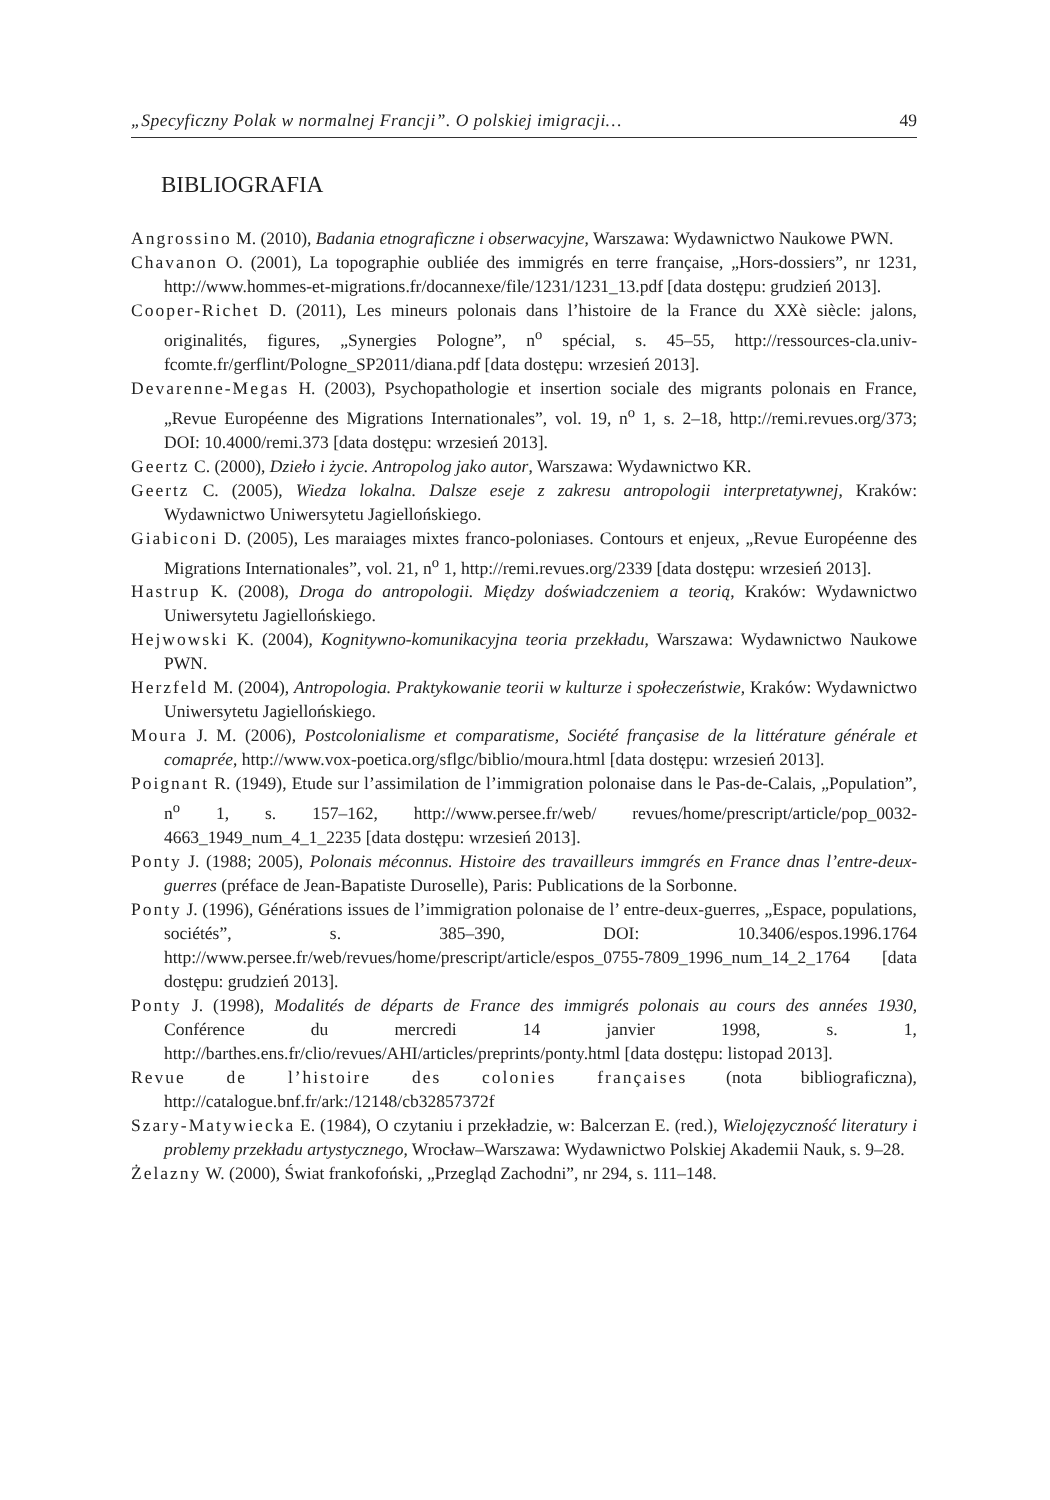„Specyficzny Polak w normalnej Francji”. O polskiej imigracji… 49
BIBLIOGRAFIA
Angrossino M. (2010), Badania etnograficzne i obserwacyjne, Warszawa: Wydawnictwo Naukowe PWN.
Chavanon O. (2001), La topographie oubliée des immigrés en terre française, „Hors-dossiers”, nr 1231, http://www.hommes-et-migrations.fr/docannexe/file/1231/1231_13.pdf [data dostępu: grudzień 2013].
Cooper-Richet D. (2011), Les mineurs polonais dans l’histoire de la France du XXè siècle: jalons, originalités, figures, „Synergies Pologne”, n<sup>o</sup> spécial, s. 45–55, http://ressources-cla.univ-fcomte.fr/gerflint/Pologne_SP2011/diana.pdf [data dostępu: wrzesień 2013].
Devarenne-Megas H. (2003), Psychopathologie et insertion sociale des migrants polonais en France, „Revue Européenne des Migrations Internationales”, vol. 19, n<sup>o</sup> 1, s. 2–18, http://remi.revues.org/373; DOI: 10.4000/remi.373 [data dostępu: wrzesień 2013].
Geertz C. (2000), Dzieło i życie. Antropolog jako autor, Warszawa: Wydawnictwo KR.
Geertz C. (2005), Wiedza lokalna. Dalsze eseje z zakresu antropologii interpretatywnej, Kraków: Wydawnictwo Uniwersytetu Jagiellońskiego.
Giabiconi D. (2005), Les maraiages mixtes franco-poloniases. Contours et enjeux, „Revue Européenne des Migrations Internationales”, vol. 21, n<sup>o</sup> 1, http://remi.revues.org/2339 [data dostępu: wrzesień 2013].
Hastrup K. (2008), Droga do antropologii. Między doświadczeniem a teorią, Kraków: Wydawnictwo Uniwersytetu Jagiellońskiego.
Hejwowski K. (2004), Kognitywno-komunikacyjna teoria przekładu, Warszawa: Wydawnictwo Naukowe PWN.
Herzfeld M. (2004), Antropologia. Praktykowanie teorii w kulturze i społeczeństwie, Kraków: Wydawnictwo Uniwersytetu Jagiellońskiego.
Moura J. M. (2006), Postcolonialisme et comparatisme, Société françasise de la littérature générale et comaprée, http://www.vox-poetica.org/sflgc/biblio/moura.html [data dostępu: wrzesień 2013].
Poignant R. (1949), Etude sur l’assimilation de l’immigration polonaise dans le Pas-de-Calais, „Population”, n<sup>o</sup> 1, s. 157–162, http://www.persee.fr/web/ revues/home/prescript/article/pop_0032-4663_1949_num_4_1_2235 [data dostępu: wrzesień 2013].
Ponty J. (1988; 2005), Polonais méconnus. Histoire des travailleurs immgrés en France dnas l’entre-deux-guerres (préface de Jean-Bapatiste Duroselle), Paris: Publications de la Sorbonne.
Ponty J. (1996), Générations issues de l’immigration polonaise de l’ entre-deux-guerres, „Espace, populations, sociétés”, s. 385–390, DOI: 10.3406/espos.1996.1764 http://www.persee.fr/web/revues/home/prescript/article/espos_0755-7809_1996_num_14_2_1764 [data dostępu: grudzień 2013].
Ponty J. (1998), Modalités de départs de France des immigrés polonais au cours des années 1930, Conférence du mercredi 14 janvier 1998, s. 1, http://barthes.ens.fr/clio/revues/AHI/articles/preprints/ponty.html [data dostępu: listopad 2013].
Revue de l’histoire des colonies françaises (nota bibliograficzna), http://catalogue.bnf.fr/ark:/12148/cb32857372f
Szary-Matywiecka E. (1984), O czytaniu i przekładzie, w: Balcerzan E. (red.), Wielojęzyczność literatury i problemy przekładu artystycznego, Wrocław–Warszawa: Wydawnictwo Polskiej Akademii Nauk, s. 9–28.
Żelazny W. (2000), Świat frankofoński, „Przegląd Zachodni”, nr 294, s. 111–148.